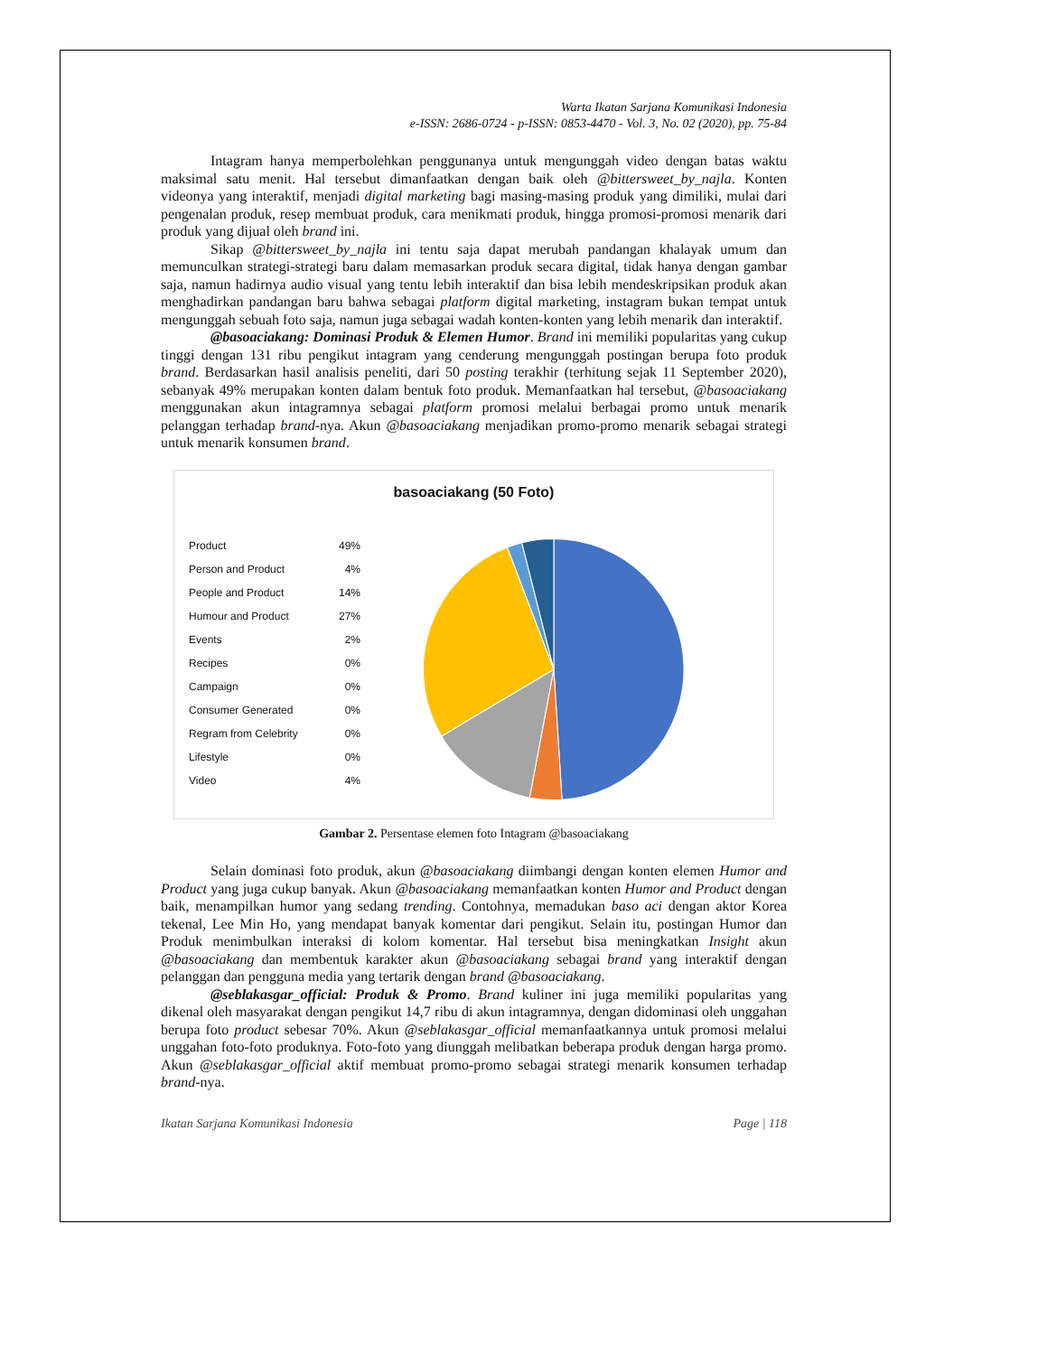Warta Ikatan Sarjana Komunikasi Indonesia
e-ISSN: 2686-0724 - p-ISSN: 0853-4470 - Vol. 3, No. 02 (2020), pp. 75-84
Intagram hanya memperbolehkan penggunanya untuk mengunggah video dengan batas waktu maksimal satu menit. Hal tersebut dimanfaatkan dengan baik oleh @bittersweet_by_najla. Konten videonya yang interaktif, menjadi digital marketing bagi masing-masing produk yang dimiliki, mulai dari pengenalan produk, resep membuat produk, cara menikmati produk, hingga promosi-promosi menarik dari produk yang dijual oleh brand ini.
Sikap @bittersweet_by_najla ini tentu saja dapat merubah pandangan khalayak umum dan memunculkan strategi-strategi baru dalam memasarkan produk secara digital, tidak hanya dengan gambar saja, namun hadirnya audio visual yang tentu lebih interaktif dan bisa lebih mendeskripsikan produk akan menghadirkan pandangan baru bahwa sebagai platform digital marketing, instagram bukan tempat untuk mengunggah sebuah foto saja, namun juga sebagai wadah konten-konten yang lebih menarik dan interaktif.
@basoaciakang: Dominasi Produk & Elemen Humor. Brand ini memiliki popularitas yang cukup tinggi dengan 131 ribu pengikut intagram yang cenderung mengunggah postingan berupa foto produk brand. Berdasarkan hasil analisis peneliti, dari 50 posting terakhir (terhitung sejak 11 September 2020), sebanyak 49% merupakan konten dalam bentuk foto produk. Memanfaatkan hal tersebut, @basoaciakang menggunakan akun intagramnya sebagai platform promosi melalui berbagai promo untuk menarik pelanggan terhadap brand-nya. Akun @basoaciakang menjadikan promo-promo menarik sebagai strategi untuk menarik konsumen brand.
basoaciakang (50 Foto)
Product 49%
Person and Product 4%
People and Product 14%
Humour and Product 27%
Events 2%
Recipes 0%
Campaign 0%
Consumer Generated 0%
Regram from Celebrity 0%
Lifestyle 0%
Video 4%
Gambar 2. Persentase elemen foto Intagram @basoaciakang
Selain dominasi foto produk, akun @basoaciakang diimbangi dengan konten elemen Humor and Product yang juga cukup banyak. Akun @basoaciakang memanfaatkan konten Humor and Product dengan baik, menampilkan humor yang sedang trending. Contohnya, memadukan baso aci dengan aktor Korea tekenal, Lee Min Ho, yang mendapat banyak komentar dari pengikut. Selain itu, postingan Humor dan Produk menimbulkan interaksi di kolom komentar. Hal tersebut bisa meningkatkan Insight akun @basoaciakang dan membentuk karakter akun @basoaciakang sebagai brand yang interaktif dengan pelanggan dan pengguna media yang tertarik dengan brand @basoaciakang.
@seblakasgar_official: Produk & Promo. Brand kuliner ini juga memiliki popularitas yang dikenal oleh masyarakat dengan pengikut 14,7 ribu di akun intagramnya, dengan didominasi oleh unggahan berupa foto product sebesar 70%. Akun @seblakasgar_official memanfaatkannya untuk promosi melalui unggahan foto-foto produknya. Foto-foto yang diunggah melibatkan beberapa produk dengan harga promo. Akun @seblakasgar_official aktif membuat promo-promo sebagai strategi menarik konsumen terhadap brand-nya.
Ikatan Sarjana Komunikasi Indonesia Page | 118